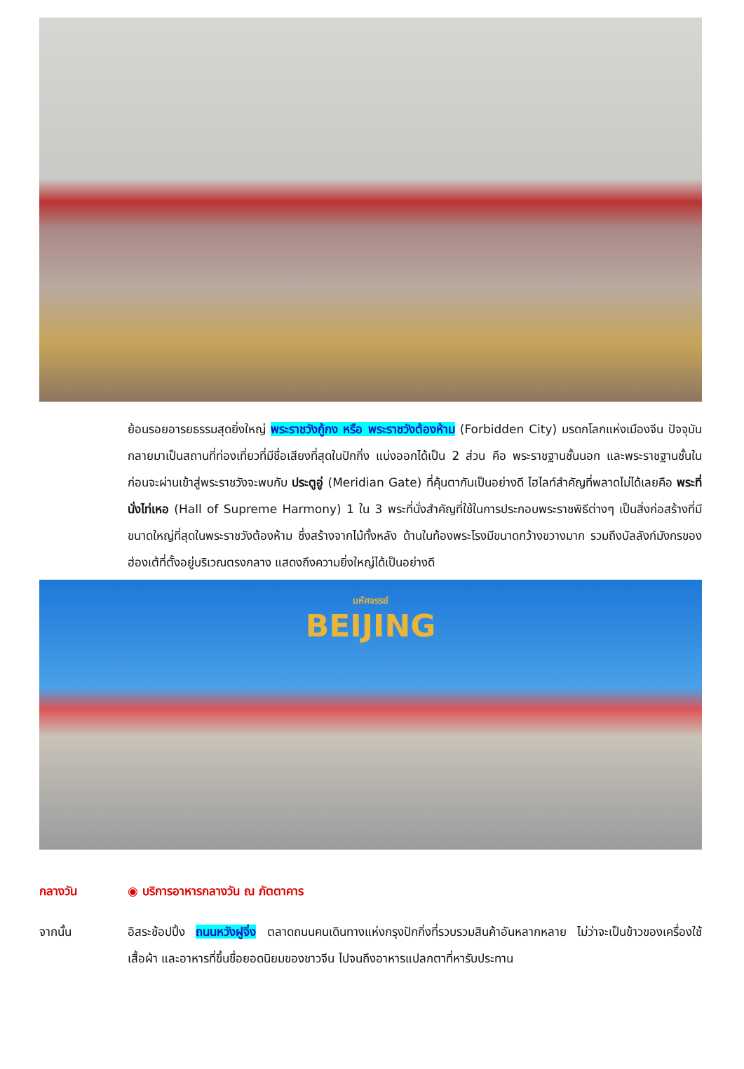ย้อนรอยอารยธรรมสุดยิ่งใหญ่ พระราชวังกู้กง หรือ พระราชวังต้องห้าม (Forbidden City) มรดกโลกแห่งเมืองจีน ปัจจุบันกลายมาเป็นสถานที่ท่องเที่ยวที่มีชื่อเสียงที่สุดในปักกิ่ง แบ่งออกได้เป็น 2 ส่วน คือ พระราชฐานชั้นนอก และพระราชฐานชั้นใน ก่อนจะผ่านเข้าสู่พระราชวังจะพบกับ ประตูอู่ (Meridian Gate) ที่คุ้นตากันเป็นอย่างดี ไฮไลท์สำคัญที่พลาดไม่ได้เลยคือ พระที่นั่งไท่เหอ (Hall of Supreme Harmony) 1 ใน 3 พระที่นั่งสำคัญที่ใช้ในการประกอบพระราชพิธีต่างๆ เป็นสิ่งก่อสร้างที่มีขนาดใหญ่ที่สุดในพระราชวังต้องห้าม ซึ่งสร้างจากไม้ทั้งหลัง ด้านในท้องพระโรงมีขนาดกว้างขวางมาก รวมถึงบัลลังก์มังกรของฮ่องเต้ที่ตั้งอยู่บริเวณตรงกลาง แสดงถึงความยิ่งใหญ่ได้เป็นอย่างดี
มหัศจรรย์
BEIJING
กลางวัน ◉ บริการอาหารกลางวัน ณ ภัตตาคาร
จากนั้น อิสระช้อปปิ้ง ถนนหวังฝูจิ่ง ตลาดถนนคนเดินทางแห่งกรุงปักกิ่งที่รวบรวมสินค้าอันหลากหลาย ไม่ว่าจะเป็นข้าวของเครื่องใช้ เสื้อผ้า และอาหารที่ขึ้นชื่อยอดนิยมของชาวจีน ไปจนถึงอาหารแปลกตาที่หารับประทาน